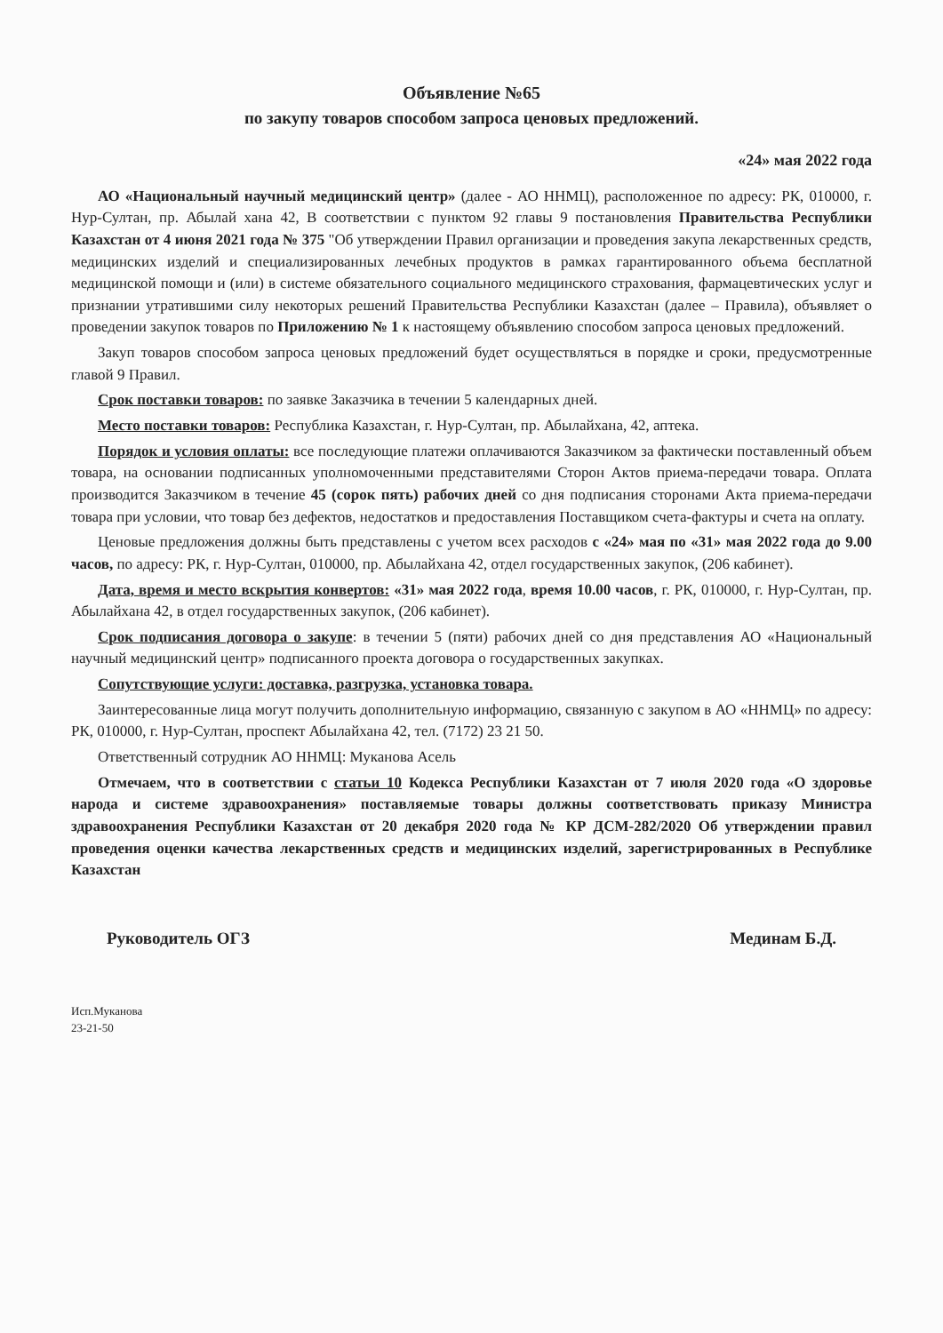Объявление №65
по закупу товаров способом запроса ценовых предложений.
«24» мая 2022 года
АО «Национальный научный медицинский центр» (далее - АО ННМЦ), расположенное по адресу: РК, 010000, г. Нур-Султан, пр. Абылай хана 42, В соответствии с пунктом 92 главы 9 постановления Правительства Республики Казахстан от 4 июня 2021 года № 375 "Об утверждении Правил организации и проведения закупа лекарственных средств, медицинских изделий и специализированных лечебных продуктов в рамках гарантированного объема бесплатной медицинской помощи и (или) в системе обязательного социального медицинского страхования, фармацевтических услуг и признании утратившими силу некоторых решений Правительства Республики Казахстан (далее – Правила), объявляет о проведении закупок товаров по Приложению № 1 к настоящему объявлению способом запроса ценовых предложений.
Закуп товаров способом запроса ценовых предложений будет осуществляться в порядке и сроки, предусмотренные главой 9 Правил.
Срок поставки товаров: по заявке Заказчика в течении 5 календарных дней.
Место поставки товаров: Республика Казахстан, г. Нур-Султан, пр. Абылайхана, 42, аптека.
Порядок и условия оплаты: все последующие платежи оплачиваются Заказчиком за фактически поставленный объем товара, на основании подписанных уполномоченными представителями Сторон Актов приема-передачи товара. Оплата производится Заказчиком в течение 45 (сорок пять) рабочих дней со дня подписания сторонами Акта приема-передачи товара при условии, что товар без дефектов, недостатков и предоставления Поставщиком счета-фактуры и счета на оплату.
Ценовые предложения должны быть представлены с учетом всех расходов с «24» мая по «31» мая 2022 года до 9.00 часов, по адресу: РК, г. Нур-Султан, 010000, пр. Абылайхана 42, отдел государственных закупок, (206 кабинет).
Дата, время и место вскрытия конвертов: «31» мая 2022 года, время 10.00 часов, г. РК, 010000, г. Нур-Султан, пр. Абылайхана 42, в отдел государственных закупок, (206 кабинет).
Срок подписания договора о закупе: в течении 5 (пяти) рабочих дней со дня представления АО «Национальный научный медицинский центр» подписанного проекта договора о государственных закупках.
Сопутствующие услуги: доставка, разгрузка, установка товара.
Заинтересованные лица могут получить дополнительную информацию, связанную с закупом в АО «ННМЦ» по адресу: РК, 010000, г. Нур-Султан, проспект Абылайхана 42, тел. (7172) 23 21 50.
Ответственный сотрудник АО ННМЦ: Муканова Асель
Отмечаем, что в соответствии с статьи 10 Кодекса Республики Казахстан от 7 июля 2020 года «О здоровье народа и системе здравоохранения» поставляемые товары должны соответствовать приказу Министра здравоохранения Республики Казахстан от 20 декабря 2020 года № КР ДСМ-282/2020 Об утверждении правил проведения оценки качества лекарственных средств и медицинских изделий, зарегистрированных в Республике Казахстан
Руководитель ОГЗ Мединам Б.Д.
Исп.Муканова
23-21-50